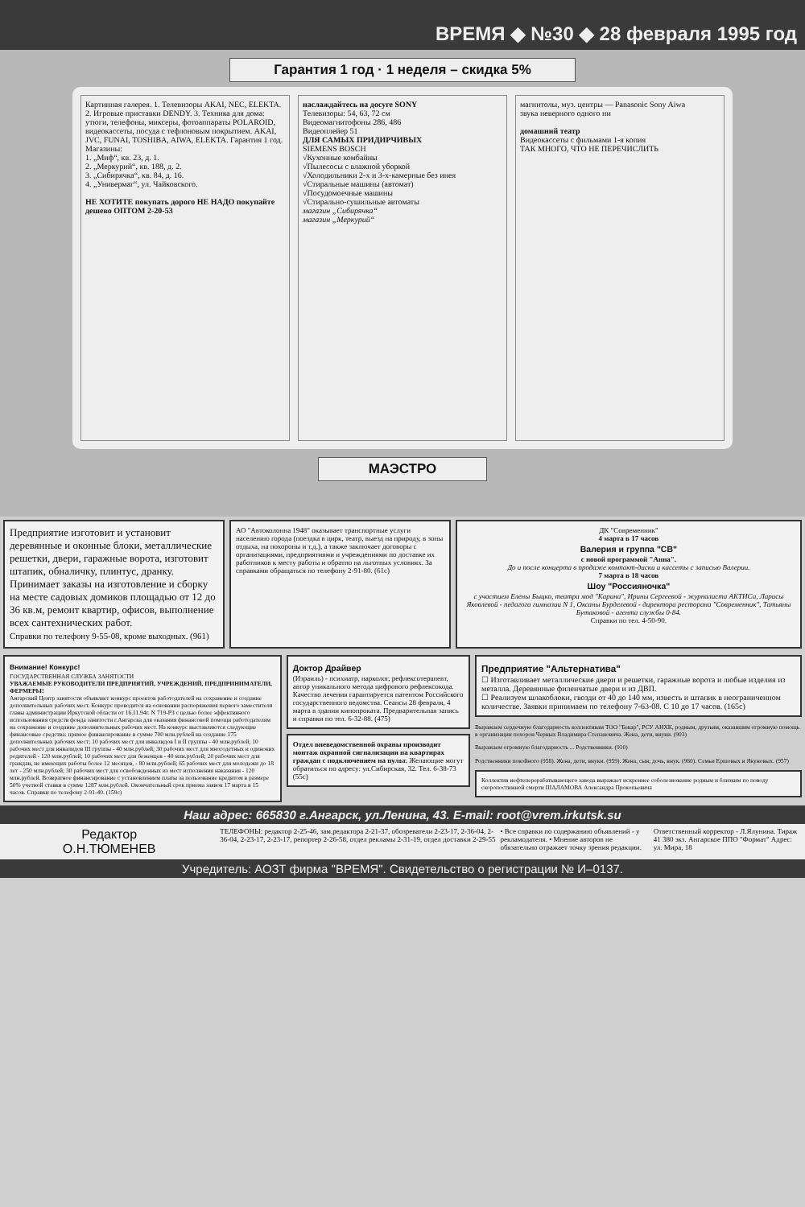ВРЕМЯ ◆ №30 ◆ 28 февраля 1995 год
Гарантия 1 год · 1 неделя – скидка 5%
Картинная галерея. 1. Телевизоры AKAI, NEC, ELEKTA. 2. Игровые приставки DENDY. 3. Техника для дома: утюги, телефоны, миксеры, фотоаппараты POLAROID, видеокассеты, посуда с тефлоновым покрытием. AKAI, JVC, FUNAI, TOSHIBA, AIWA, ELEKTA. Гарантия 1 год.
Магазины:
1. „Миф“, кв. 23, д. 1.
2. „Меркурий“, кв. 188, д. 2.
3. „Сибирячка“, кв. 84, д. 16.
4. „Универмаг“, ул. Чайковского.
НЕ ХОТИТЕ покупать дорого НЕ НАДО покупайте дешево ОПТОМ 2-20-53
наслаждайтесь на досуге SONY
Телевизоры: 54, 63, 72 см
Видеомагнитофоны 286, 486
Видеоплейер 51
ДЛЯ САМЫХ ПРИДИРЧИВЫХ
SIEMENS BOSCH
√Кухонные комбайны
√Пылесосы с влажной уборкой
√Холодильники 2-х и 3-х-камерные без инея
√Стиральные машины (автомат)
√Посудомоечные машины
√Стирально-сушильные автоматы
магазин „Сибирячка“
магазин „Меркурий“
магнитолы, муз. центры — Panasonic Sony Aiwa
звука неверного одного ни
домашний театр
Видеокассеты с фильмами 1-я копия
ТАК МНОГО, ЧТО НЕ ПЕРЕЧИСЛИТЬ
МАЭСТРО
Предприятие изготовит и установит деревянные и оконные блоки, металлические решетки, двери, гаражные ворота, изготовит штапик, обналичку, плинтус, дранку. Принимает заказы на изготовление и сборку на месте садовых домиков площадью от 12 до 36 кв.м, ремонт квартир, офисов, выполнение всех сантехнических работ.
Справки по телефону 9-55-08, кроме выходных. (961)
АО "Автоколонна 1948" оказывает транспортные услуги населению города (поездка в цирк, театр, выезд на природу, в зоны отдыха, на похороны и т.д.), а также заключает договоры с организациями, предприятиями и учреждениями по доставке их работников к месту работы и обратно на льготных условиях. За справками обращаться по телефону 2-91-80. (61с)
ДК "Современник"
4 марта в 17 часов
Валерия и группа "СВ"
с новой программой "Анна".
До и после концерта в продаже компакт-диски и кассеты с записью Валерии.
7 марта в 18 часов
Шоу "Россияночка"
с участием Елены Быцко, театра мод "Карина", Ирины Сергеевой - журналиста АКТИСа, Ларисы Яковлевой - педагога гимназии N 1, Оксаны Бурделевой - директора ресторана "Современник", Татьяны Бутаковой - агента службы 0-84.
Справки по тел. 4-50-90.
Внимание! Конкурс!
ГОСУДАРСТВЕННАЯ СЛУЖБА ЗАНЯТОСТИ
УВАЖАЕМЫЕ РУКОВОДИТЕЛИ ПРЕДПРИЯТИЙ, УЧРЕЖДЕНИЙ, ПРЕДПРИНИМАТЕЛИ, ФЕРМЕРЫ!
Ангарский Центр занятости объявляет конкурс проектов работодателей на сохранение и создание дополнительных рабочих мест. Конкурс проводится на основании распоряжения первого заместителя главы администрации Иркутской области от 16.11.94г. N 719-РЗ с целью более эффективного использования средств фонда занятости г.Ангарска для оказания финансовой помощи работодателям на сохранение и создание дополнительных рабочих мест. На конкурс выставляются следующие финансовые средства: прямое финансирование в сумме 700 млн.рублей на создание 175 дополнительных рабочих мест; 10 рабочих мест для инвалидов I и II группы - 40 млн.рублей; 10 рабочих мест для инвалидов III группы - 40 млн.рублей; 30 рабочих мест для многодетных и одиноких родителей - 120 млн.рублей; 10 рабочих мест для беженцев - 40 млн.рублей; 20 рабочих мест для граждан, не имеющих работы более 12 месяцев, - 80 млн.рублей; 65 рабочих мест для молодежи до 18 лет - 250 млн.рублей; 30 рабочих мест для освобожденных из мест исполнения наказания - 120 млн.рублей. Возвратное финансирование с установлением платы за пользование кредитом в размере 50% учетной ставки в сумме 1287 млн.рублей. Окончательный срок приема заявок 17 марта в 15 часов. Справки по телефону 2-91-40. (159с)
Доктор Драйвер
(Израиль) - психиатр, нарколог, рефлексотерапевт, автор уникального метода цифрового рефлексокода. Качество лечения гарантируется патентом Российского государственного ведомства. Сеансы 28 февраля, 4 марта в здании кинопроката. Предварительная запись и справки по тел. 6-32-88. (475)
Отдел вневедомственной охраны производит монтаж охранной сигнализации на квартирах граждан с подключением на пульт. Желающие могут обратиться по адресу: ул.Сибирская, 32. Тел. 6-38-73 (55с)
Предприятие "Альтернатива"
☐ Изготавливает металлические двери и решетки, гаражные ворота и любые изделия из металла. Деревянные филенчатые двери и из ДВП.
☐ Реализуем шлакоблоки, гвозди от 40 до 140 мм, известь и штапик в неограниченном количестве. Заявки принимаем по телефону 7-63-08. С 10 до 17 часов. (165с)
Выражаем сердечную благодарность коллективам ТОО "Бекар", РСУ АНХК, родным, друзьям, оказавшим огромную помощь в организации похорон Черных Владимира Степановича. Жена, дети, внуки. (903)
Выражаем огромную благодарность ... Родственники. (910)
Родственники покойного (958). Жена, дети, внуки. (959). Жена, сын, дочь, внук. (960). Семьи Ершовых и Якуновых. (957)
Коллектив нефтеперерабатывающего завода выражает искреннее соболезнование родным и близким по поводу скоропостижной смерти ШАЛАМОВА Александра Прокопьевича
Наш адрес: 665830 г.Ангарск, ул.Ленина, 43. E-mail: root@vrem.irkutsk.su
Редактор
О.Н.ТЮМЕНЕВ
ТЕЛЕФОНЫ: редактор 2-25-46, зам.редактора 2-21-37, обозреватели 2-23-17, 2-36-04, 2-36-04, 2-23-17, 2-23-17, репортер 2-26-58, отдел рекламы 2-31-19, отдел доставки 2-29-55
• Все справки по содержанию объявлений - у рекламодателя. • Мнение авторов не обязательно отражает точку зрения редакции.
Ответственный корректор - Л.Ялунина. Тираж 41 380 экз. Ангарское ППО "Формат" Адрес: ул. Мира, 18
Учредитель: АОЗТ фирма "ВРЕМЯ". Свидетельство о регистрации № И–0137.